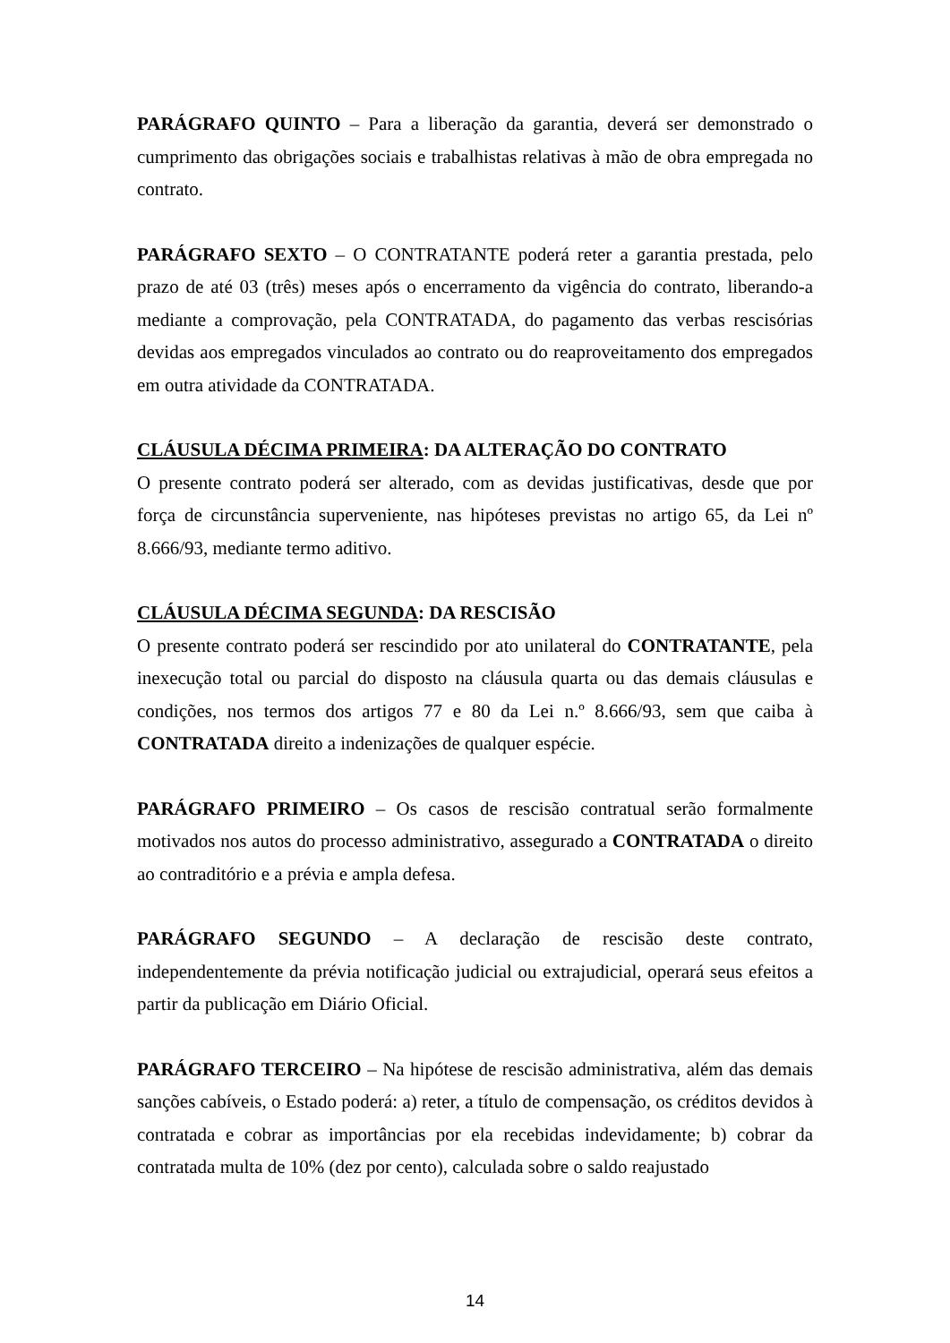PARÁGRAFO QUINTO – Para a liberação da garantia, deverá ser demonstrado o cumprimento das obrigações sociais e trabalhistas relativas à mão de obra empregada no contrato.
PARÁGRAFO SEXTO – O CONTRATANTE poderá reter a garantia prestada, pelo prazo de até 03 (três) meses após o encerramento da vigência do contrato, liberando-a mediante a comprovação, pela CONTRATADA, do pagamento das verbas rescisórias devidas aos empregados vinculados ao contrato ou do reaproveitamento dos empregados em outra atividade da CONTRATADA.
CLÁUSULA DÉCIMA PRIMEIRA: DA ALTERAÇÃO DO CONTRATO
O presente contrato poderá ser alterado, com as devidas justificativas, desde que por força de circunstância superveniente, nas hipóteses previstas no artigo 65, da Lei nº 8.666/93, mediante termo aditivo.
CLÁUSULA DÉCIMA SEGUNDA: DA RESCISÃO
O presente contrato poderá ser rescindido por ato unilateral do CONTRATANTE, pela inexecução total ou parcial do disposto na cláusula quarta ou das demais cláusulas e condições, nos termos dos artigos 77 e 80 da Lei n.º 8.666/93, sem que caiba à CONTRATADA direito a indenizações de qualquer espécie.
PARÁGRAFO PRIMEIRO – Os casos de rescisão contratual serão formalmente motivados nos autos do processo administrativo, assegurado a CONTRATADA o direito ao contraditório e a prévia e ampla defesa.
PARÁGRAFO SEGUNDO – A declaração de rescisão deste contrato, independentemente da prévia notificação judicial ou extrajudicial, operará seus efeitos a partir da publicação em Diário Oficial.
PARÁGRAFO TERCEIRO – Na hipótese de rescisão administrativa, além das demais sanções cabíveis, o Estado poderá: a) reter, a título de compensação, os créditos devidos à contratada e cobrar as importâncias por ela recebidas indevidamente; b) cobrar da contratada multa de 10% (dez por cento), calculada sobre o saldo reajustado
14